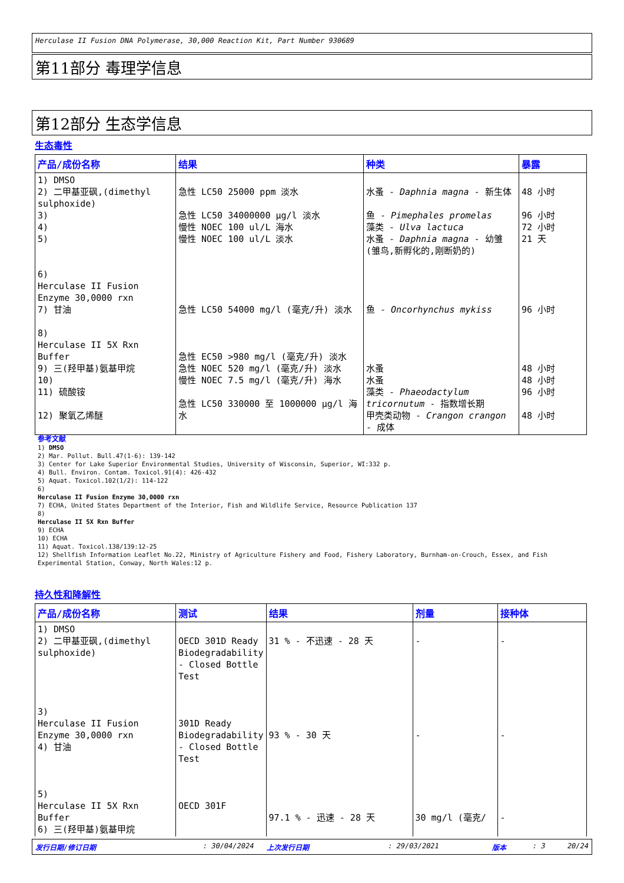Herculase II Fusion DNA Polymerase, 30,000 Reaction Kit, Part Number 930689
第11部分 毒理学信息
第12部分 生态学信息
生态毒性
| 产品/成份名称 | 结果 | 种类 | 暴露 |
| --- | --- | --- | --- |
| 1) DMSO 2) 二甲基亚砜,(dimethyl sulphoxide) 3) 4) 5) 6) Herculase II Fusion Enzyme 30,0000 rxn 7) 甘油 8) Herculase II 5X Rxn Buffer 9) 三(羟甲基)氨基甲烷 10) 11) 硫酸铵 12) 聚氧乙烯醚 | 急性 LC50 25000 ppm 淡水 急性 LC50 34000000 µg/l 淡水 慢性 NOEC 100 ul/L 海水 慢性 NOEC 100 ul/L 淡水 急性 LC50 54000 mg/l (毫克/升) 淡水 急性 EC50 >980 mg/l (毫克/升) 淡水 急性 NOEC 520 mg/l (毫克/升) 淡水 慢性 NOEC 7.5 mg/l (毫克/升) 海水 急性 LC50 330000 至 1000000 µg/l 海水 | 水蚤 - Daphnia magna - 新生体 鱼 - Pimephales promelas 藻类 - Ulva lactuca 水蚤 - Daphnia magna - 幼雏(雏鸟,新孵化的,刚断奶的) 鱼 - Oncorhynchus mykiss 水蚤 水蚤 藻类 - Phaeodactylum tricornutum - 指数增长期 甲壳类动物 - Crangon crangon - 成体 | 48 小时 96 小时 72 小时 21 天 96 小时 48 小时 48 小时 96 小时 48 小时 |
参考文献
1) DMSO
2) Mar. Pollut. Bull.47(1-6): 139-142
3) Center for Lake Superior Environmental Studies, University of Wisconsin, Superior, WI:332 p.
4) Bull. Environ. Contam. Toxicol.91(4): 426-432
5) Aquat. Toxicol.102(1/2): 114-122
6)
Herculase II Fusion Enzyme 30,0000 rxn
7) ECHA, United States Department of the Interior, Fish and Wildlife Service, Resource Publication 137
8)
Herculase II 5X Rxn Buffer
9) ECHA
10) ECHA
11) Aquat. Toxicol.138/139:12-25
12) Shellfish Information Leaflet No.22, Ministry of Agriculture Fishery and Food, Fishery Laboratory, Burnham-on-Crouch, Essex, and Fish Experimental Station, Conway, North Wales:12 p.
持久性和降解性
| 产品/成份名称 | 测试 | 结果 | 剂量 | 接种体 |
| --- | --- | --- | --- | --- |
| 1) DMSO 2) 二甲基亚砜,(dimethyl sulphoxide) 3) Herculase II Fusion Enzyme 30,0000 rxn 4) 甘油 5) Herculase II 5X Rxn Buffer 6) 三(羟甲基)氨基甲烷 | OECD 301D Ready Biodegradability - Closed Bottle Test 301D Ready Biodegradability - Closed Bottle Test OECD 301F | 31 % - 不迅速 - 28 天 93 % - 30 天 97.1 % - 迅速 - 28 天 | - - 30 mg/l (毫克/ | - - - |
发行日期/修订日期: 30/04/2024 上次发行日期: 29/03/2021 版本: 3 20/24